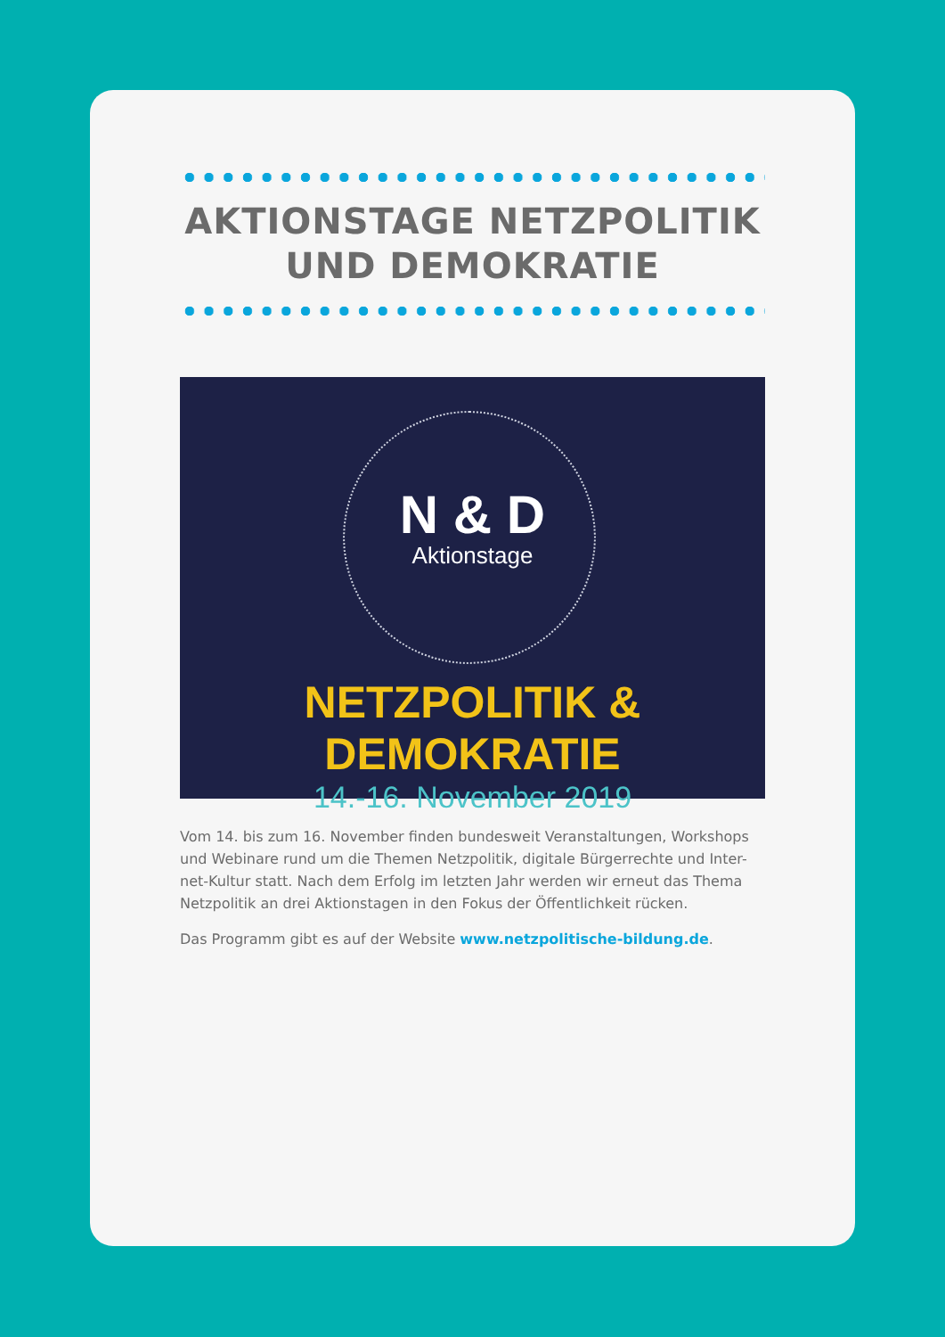AKTIONSTAGE NETZPOLITIK UND DEMOKRATIE
N & D
Aktionstage
NETZPOLITIK & DEMOKRATIE
14.-16. November 2019
Vom 14. bis zum 16. November finden bundesweit Veranstaltungen, Workshops und Webinare rund um die Themen Netzpolitik, digitale Bürgerrechte und Inter-net-Kultur statt. Nach dem Erfolg im letzten Jahr werden wir erneut das Thema Netzpolitik an drei Aktionstagen in den Fokus der Öffentlichkeit rücken.
Das Programm gibt es auf der Website www.netzpolitische-bildung.de.